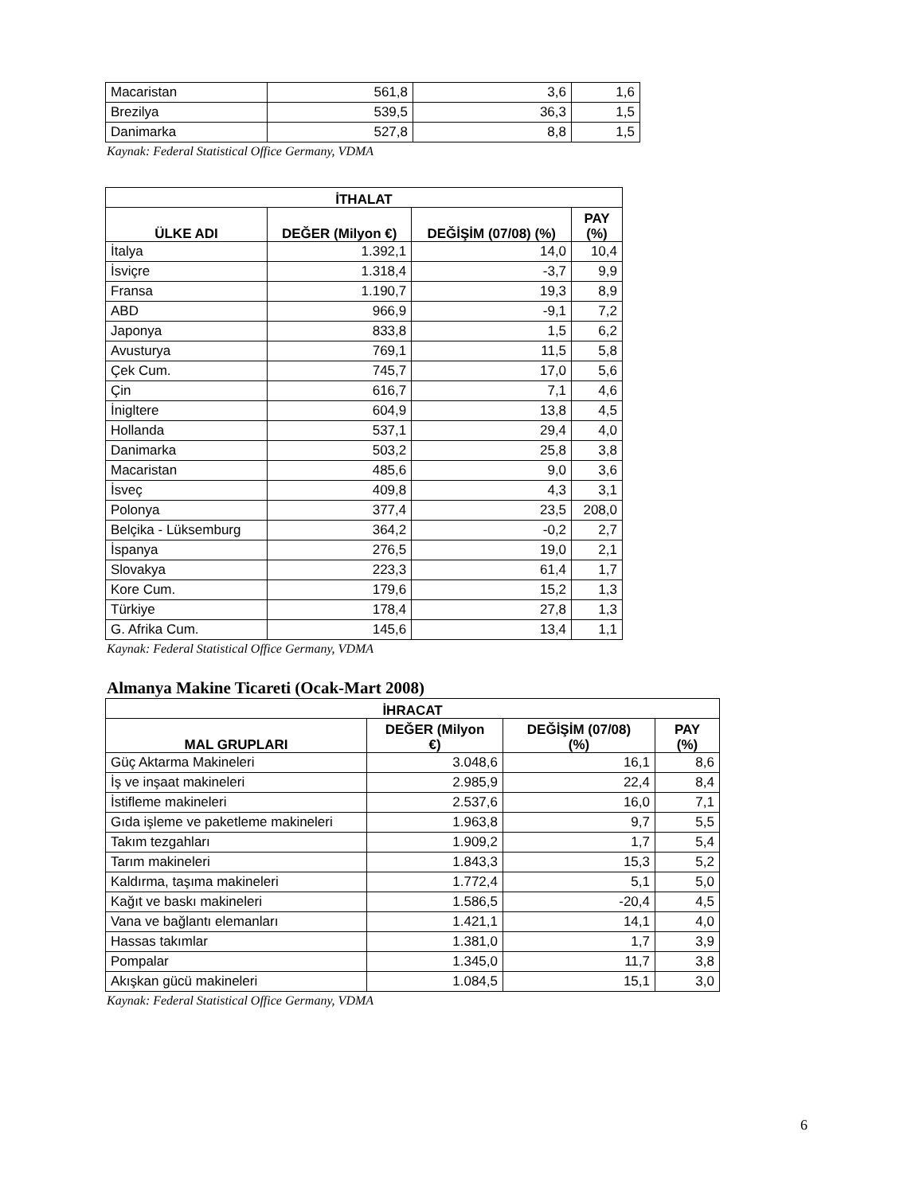| Macaristan | 561,8 | 3,6 | 1,6 |
| Brezilya | 539,5 | 36,3 | 1,5 |
| Danimarka | 527,8 | 8,8 | 1,5 |
Kaynak: Federal Statistical Office Germany, VDMA
| İTHALAT | | | |
| --- | --- | --- | --- |
| ÜLKE ADI | DEĞER (Milyon €) | DEĞİŞİM (07/08) (%) | PAY (%) |
| İtalya | 1.392,1 | 14,0 | 10,4 |
| İsviçre | 1.318,4 | -3,7 | 9,9 |
| Fransa | 1.190,7 | 19,3 | 8,9 |
| ABD | 966,9 | -9,1 | 7,2 |
| Japonya | 833,8 | 1,5 | 6,2 |
| Avusturya | 769,1 | 11,5 | 5,8 |
| Çek Cum. | 745,7 | 17,0 | 5,6 |
| Çin | 616,7 | 7,1 | 4,6 |
| İnigltere | 604,9 | 13,8 | 4,5 |
| Hollanda | 537,1 | 29,4 | 4,0 |
| Danimarka | 503,2 | 25,8 | 3,8 |
| Macaristan | 485,6 | 9,0 | 3,6 |
| İsveç | 409,8 | 4,3 | 3,1 |
| Polonya | 377,4 | 23,5 | 208,0 |
| Belçika - Lüksemburg | 364,2 | -0,2 | 2,7 |
| İspanya | 276,5 | 19,0 | 2,1 |
| Slovakya | 223,3 | 61,4 | 1,7 |
| Kore Cum. | 179,6 | 15,2 | 1,3 |
| Türkiye | 178,4 | 27,8 | 1,3 |
| G. Afrika Cum. | 145,6 | 13,4 | 1,1 |
Kaynak: Federal Statistical Office Germany, VDMA
Almanya Makine Ticareti (Ocak-Mart 2008)
| İHRACAT | | | |
| --- | --- | --- | --- |
| MAL GRUPLARI | DEĞER (Milyon €) | DEĞİŞİM (07/08) (%) | PAY (%) |
| Güç Aktarma Makineleri | 3.048,6 | 16,1 | 8,6 |
| İş ve inşaat makineleri | 2.985,9 | 22,4 | 8,4 |
| İstifleme makineleri | 2.537,6 | 16,0 | 7,1 |
| Gıda işleme ve paketleme makineleri | 1.963,8 | 9,7 | 5,5 |
| Takım tezgahları | 1.909,2 | 1,7 | 5,4 |
| Tarım makineleri | 1.843,3 | 15,3 | 5,2 |
| Kaldırma, taşıma makineleri | 1.772,4 | 5,1 | 5,0 |
| Kağıt ve baskı makineleri | 1.586,5 | -20,4 | 4,5 |
| Vana ve bağlantı elemanları | 1.421,1 | 14,1 | 4,0 |
| Hassas takımlar | 1.381,0 | 1,7 | 3,9 |
| Pompalar | 1.345,0 | 11,7 | 3,8 |
| Akışkan gücü makineleri | 1.084,5 | 15,1 | 3,0 |
Kaynak: Federal Statistical Office Germany, VDMA
6